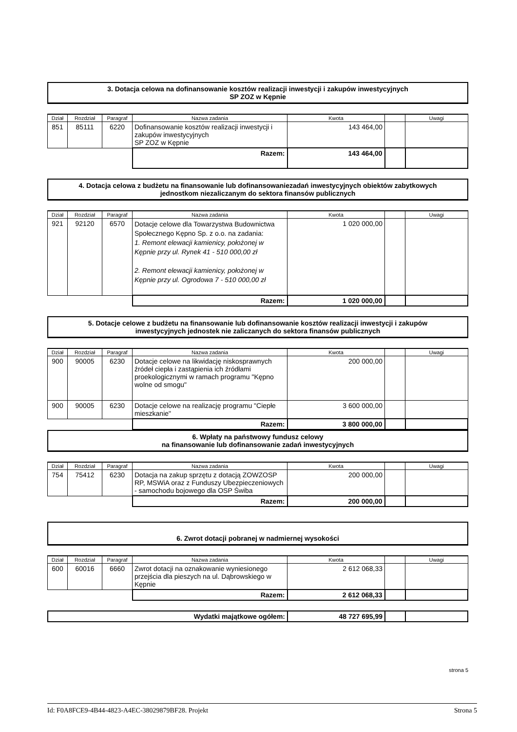3. Dotacja celowa na dofinansowanie kosztów realizacji inwestycji i zakupów inwestycyjnych
SP ZOZ w Kępnie
| Dział | Rozdział | Paragraf | Nazwa zadania | Kwota | | Uwagi |
| --- | --- | --- | --- | --- | --- | --- |
| 851 | 85111 | 6220 | Dofinansowanie kosztów realizacji inwestycji i zakupów inwestycyjnych SP ZOZ w Kępnie | 143 464,00 | | |
| | | | Razem: | 143 464,00 | | |
4. Dotacja celowa z budżetu na finansowanie lub dofinansowaniezadań inwestycyjnych obiektów zabytkowych
jednostkom niezaliczanym do sektora finansów publicznych
| Dział | Rozdział | Paragraf | Nazwa zadania | Kwota | | Uwagi |
| --- | --- | --- | --- | --- | --- | --- |
| 921 | 92120 | 6570 | Dotacje celowe dla Towarzystwa Budownictwa Społecznego Kępno Sp. z o.o. na zadania: 1. Remont elewacji kamienicy, położonej w Kępnie przy ul. Rynek 41 - 510 000,00 zł 2. Remont elewacji kamienicy, położonej w Kępnie przy ul. Ogrodowa 7 - 510 000,00 zł | 1 020 000,00 | | |
| | | | Razem: | 1 020 000,00 | | |
5. Dotacje celowe z budżetu na finansowanie lub dofinansowanie kosztów realizacji inwestycji i zakupów
inwestycyjnych jednostek nie zaliczanych do sektora finansów publicznych
| Dział | Rozdział | Paragraf | Nazwa zadania | Kwota | | Uwagi |
| --- | --- | --- | --- | --- | --- | --- |
| 900 | 90005 | 6230 | Dotacje celowe na likwidację niskosprawnych źródeł ciepła i zastąpienia ich źródłami proekologicznymi w ramach programu "Kępno wolne od smogu" | 200 000,00 | | |
| 900 | 90005 | 6230 | Dotacje celowe na realizację programu "Ciepłe mieszkanie" | 3 600 000,00 | | |
| | | | Razem: | 3 800 000,00 | | |
6. Wpłaty na państwowy fundusz celowy
na finansowanie lub dofinansowanie zadań inwestycyjnych
| Dział | Rozdział | Paragraf | Nazwa zadania | Kwota | | Uwagi |
| --- | --- | --- | --- | --- | --- | --- |
| 754 | 75412 | 6230 | Dotacja na zakup sprzętu z dotacją ZOWZOSP RP, MSWiA oraz z Funduszy Ubezpieczeniowych - samochodu bojowego dla OSP Świba | 200 000,00 | | |
| | | | Razem: | 200 000,00 | | |
6. Zwrot dotacji pobranej w nadmiernej wysokości
| Dział | Rozdział | Paragraf | Nazwa zadania | Kwota | | Uwagi |
| --- | --- | --- | --- | --- | --- | --- |
| 600 | 60016 | 6660 | Zwrot dotacji na oznakowanie wyniesionego przejścia dla pieszych na ul. Dąbrowskiego w Kępnie | 2 612 068,33 | | |
| | | | Razem: | 2 612 068,33 | | |
| Wydatki majątkowe ogółem: | 48 727 695,99 | | |
strona 5
Id: F0A8FCE9-4B44-4823-A4EC-38029879BF28. Projekt Strona 5